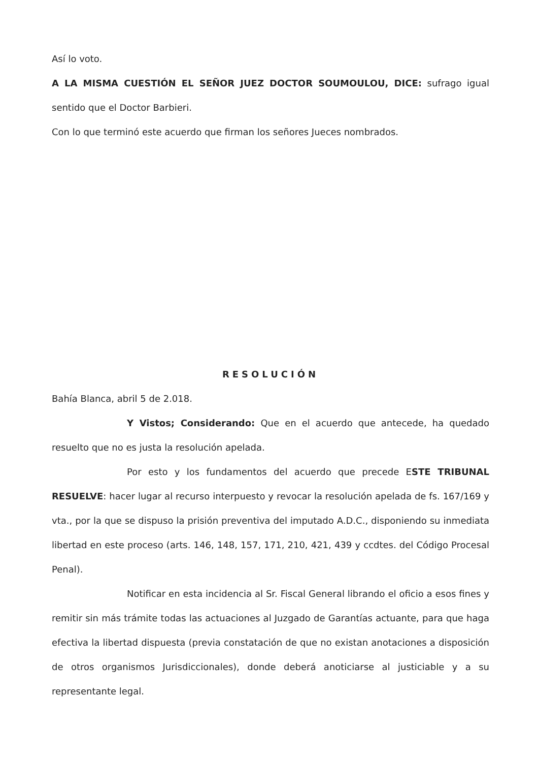Así lo voto.
A LA MISMA CUESTIÓN EL SEÑOR JUEZ DOCTOR SOUMOULOU, DICE: sufrago igual sentido que el Doctor Barbieri.
Con lo que terminó este acuerdo que firman los señores Jueces nombrados.
RESOLUCIÓN
Bahía Blanca, abril 5 de 2.018.
Y Vistos; Considerando: Que en el acuerdo que antecede, ha quedado resuelto que no es justa la resolución apelada.
Por esto y los fundamentos del acuerdo que precede ESTE TRIBUNAL RESUELVE: hacer lugar al recurso interpuesto y revocar la resolución apelada de fs. 167/169 y vta., por la que se dispuso la prisión preventiva del imputado A.D.C., disponiendo su inmediata libertad en este proceso (arts. 146, 148, 157, 171, 210, 421, 439 y ccdtes. del Código Procesal Penal).
Notificar en esta incidencia al Sr. Fiscal General librando el oficio a esos fines y remitir sin más trámite todas las actuaciones al Juzgado de Garantías actuante, para que haga efectiva la libertad dispuesta (previa constatación de que no existan anotaciones a disposición de otros organismos Jurisdiccionales), donde deberá anoticiarse al justiciable y a su representante legal.